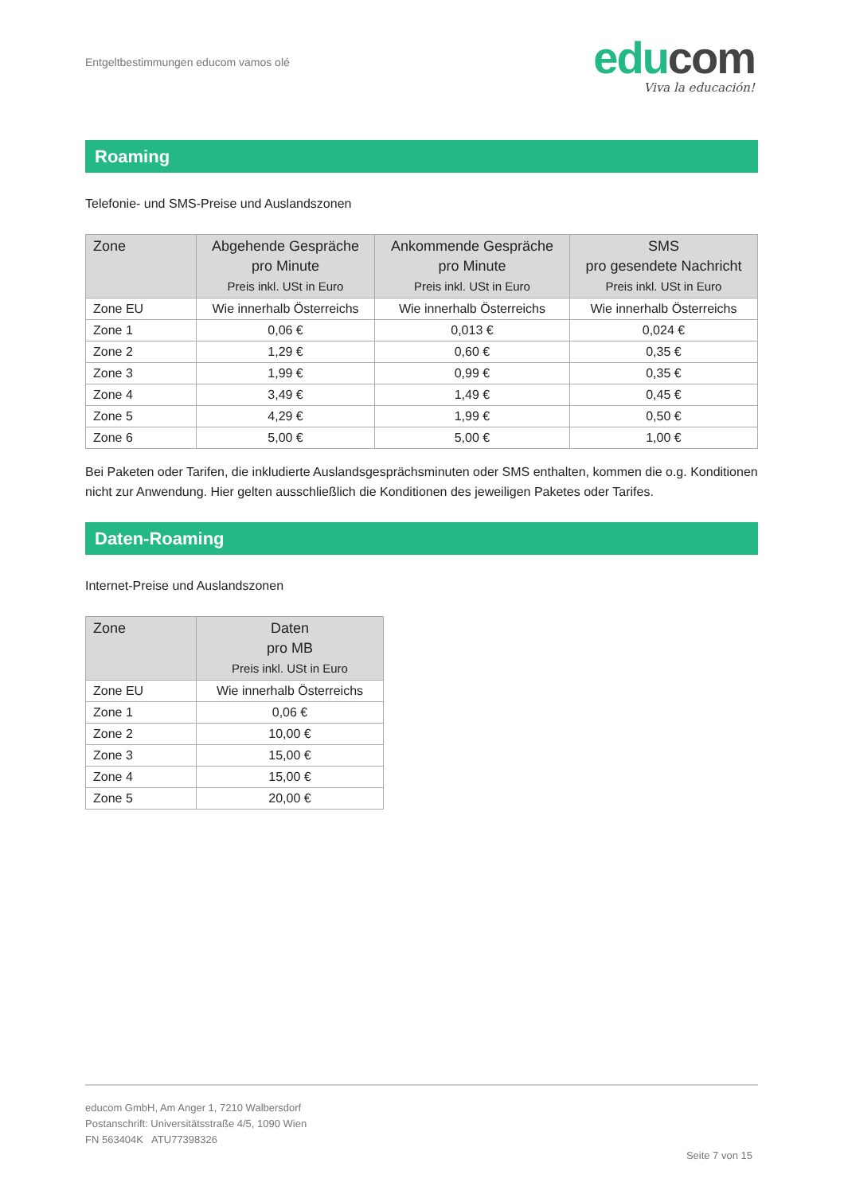Entgeltbestimmungen educom vamos olé
edu com
Viva la educación!
Roaming
Telefonie- und SMS-Preise und Auslandszonen
| Zone | Abgehende Gespräche pro Minute Preis inkl. USt in Euro | Ankommende Gespräche pro Minute Preis inkl. USt in Euro | SMS pro gesendete Nachricht Preis inkl. USt in Euro |
| --- | --- | --- | --- |
| Zone EU | Wie innerhalb Österreichs | Wie innerhalb Österreichs | Wie innerhalb Österreichs |
| Zone 1 | 0,06 € | 0,013 € | 0,024 € |
| Zone 2 | 1,29 € | 0,60 € | 0,35 € |
| Zone 3 | 1,99 € | 0,99 € | 0,35 € |
| Zone 4 | 3,49 € | 1,49 € | 0,45 € |
| Zone 5 | 4,29 € | 1,99 € | 0,50 € |
| Zone 6 | 5,00 € | 5,00 € | 1,00 € |
Bei Paketen oder Tarifen, die inkludierte Auslandsgesprächsminuten oder SMS enthalten, kommen die o.g. Konditionen nicht zur Anwendung. Hier gelten ausschließlich die Konditionen des jeweiligen Paketes oder Tarifes.
Daten-Roaming
Internet-Preise und Auslandszonen
| Zone | Daten pro MB Preis inkl. USt in Euro |
| --- | --- |
| Zone EU | Wie innerhalb Österreichs |
| Zone 1 | 0,06 € |
| Zone 2 | 10,00 € |
| Zone 3 | 15,00 € |
| Zone 4 | 15,00 € |
| Zone 5 | 20,00 € |
educom GmbH, Am Anger 1, 7210 Walbersdorf
Postanschrift: Universitätsstraße 4/5, 1090 Wien
FN 563404K ATU77398326
Seite 7 von 15